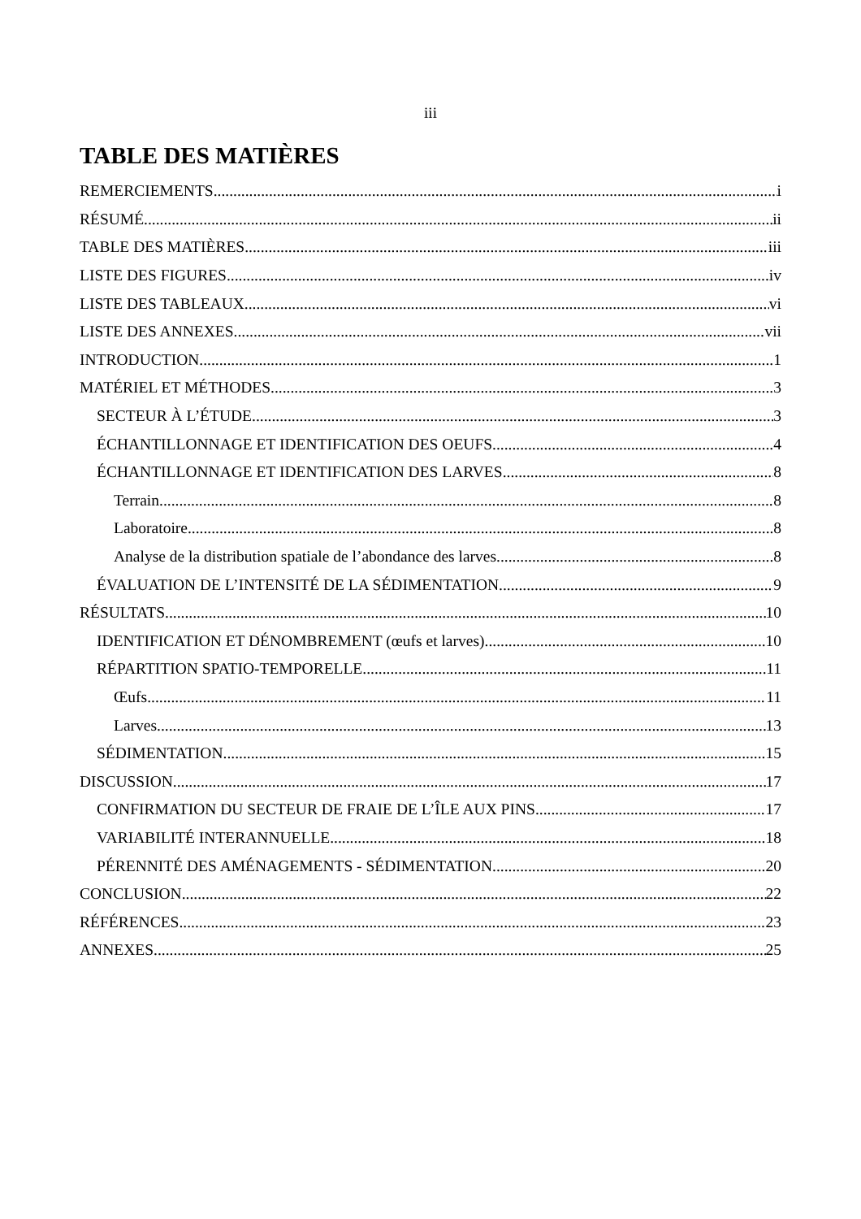iii
TABLE DES MATIÈRES
REMERCIEMENTS i
RÉSUMÉ ii
TABLE DES MATIÈRES iii
LISTE DES FIGURES iv
LISTE DES TABLEAUX vi
LISTE DES ANNEXES vii
INTRODUCTION 1
MATÉRIEL ET MÉTHODES 3
SECTEUR À L’ÉTUDE 3
ÉCHANTILLONNAGE ET IDENTIFICATION DES OEUFS 4
ÉCHANTILLONNAGE ET IDENTIFICATION DES LARVES 8
Terrain 8
Laboratoire 8
Analyse de la distribution spatiale de l’abondance des larves 8
ÉVALUATION DE L’INTENSITÉ DE LA SÉDIMENTATION 9
RÉSULTATS 10
IDENTIFICATION ET DÉNOMBREMENT (œufs et larves) 10
RÉPARTITION SPATIO-TEMPORELLE 11
Œufs 11
Larves 13
SÉDIMENTATION 15
DISCUSSION 17
CONFIRMATION DU SECTEUR DE FRAIE DE L’ÎLE AUX PINS 17
VARIABILITÉ INTERANNUELLE 18
PÉRENNITÉ DES AMÉNAGEMENTS - SÉDIMENTATION 20
CONCLUSION 22
RÉFÉRENCES 23
ANNEXES 25